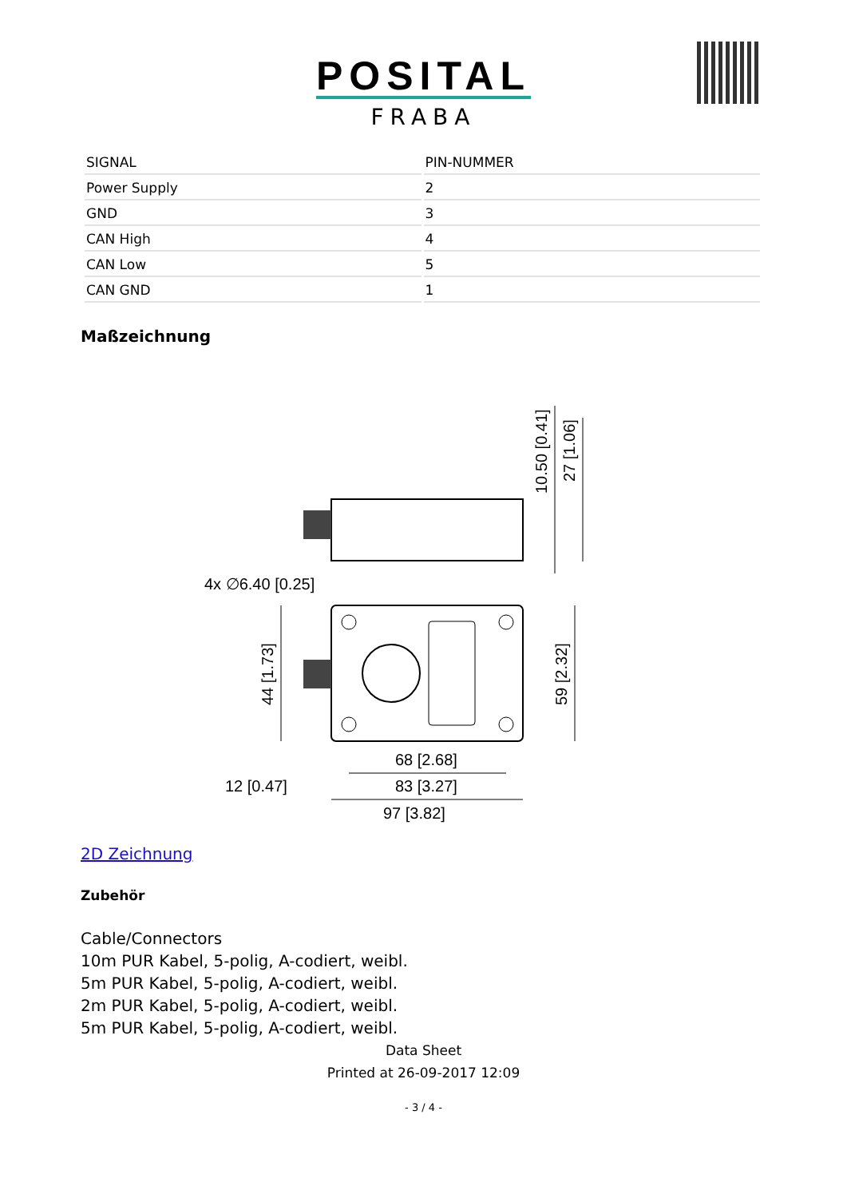POSITAL
FRABA
| SIGNAL | PIN-NUMMER |
| Power Supply | 2 |
| GND | 3 |
| CAN High | 4 |
| CAN Low | 5 |
| CAN GND | 1 |
Maßzeichnung
4x ∅6.40 [0.25]
68 [2.68]
83 [3.27]
12 [0.47]
97 [3.82]
44 [1.73]
59 [2.32]
10.50 [0.41]
27 [1.06]
2D Zeichnung
Zubehör
Cable/Connectors
10m PUR Kabel, 5-polig, A-codiert, weibl.
5m PUR Kabel, 5-polig, A-codiert, weibl.
2m PUR Kabel, 5-polig, A-codiert, weibl.
5m PUR Kabel, 5-polig, A-codiert, weibl.
Data Sheet
Printed at 26-09-2017 12:09
- 3 / 4 -